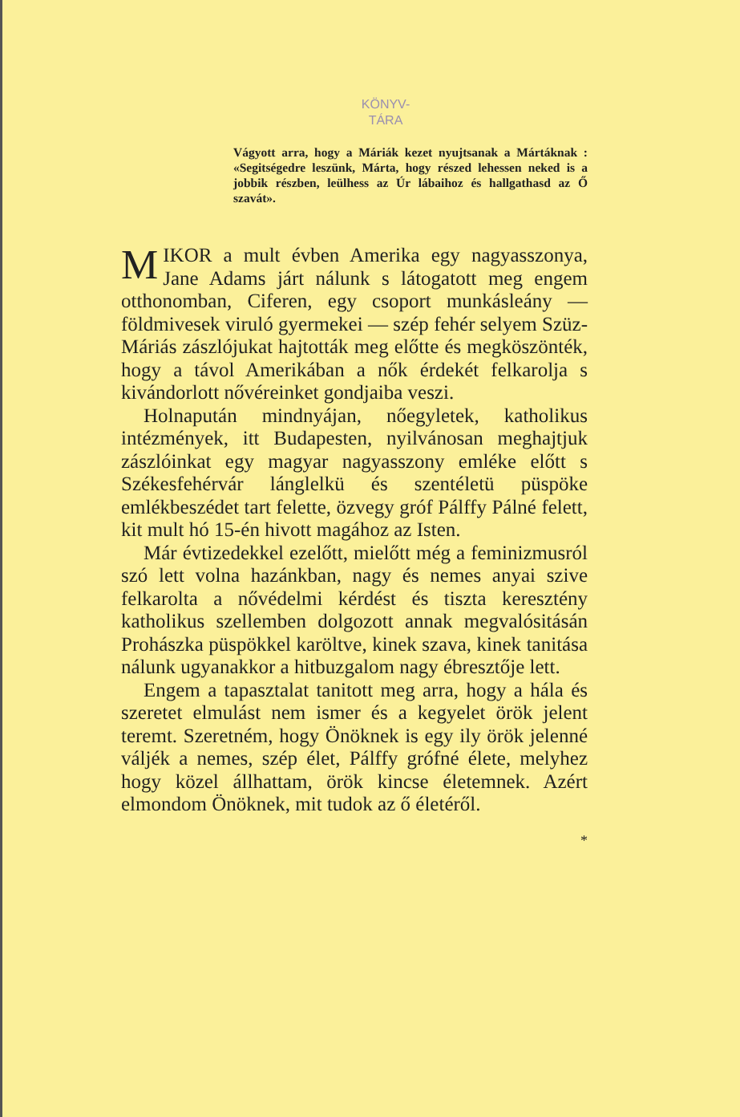KÖNYV-
TÁRA
Vágyott arra, hogy a Máriák kezet nyujtsanak a Mártáknak : «Segitségedre leszünk, Márta, hogy részed lehessen neked is a jobbik részben, leülhess az Úr lábaihoz és hallgathasd az Ő szavát».
MIKOR a mult évben Amerika egy nagyasszonya, Jane Adams járt nálunk s látogatott meg engem otthonomban, Ciferen, egy csoport munkásleány — földmivesek viruló gyermekei — szép fehér selyem Szüz-Máriás zászlójukat hajtották meg előtte és megköszönték, hogy a távol Amerikában a nők érdekét felkarolja s kivándorlott nővéreinket gondjaiba veszi.
Holnapután mindnyájan, nőegyletek, katholikus intézmények, itt Budapesten, nyilvánosan meghajtjuk zászlóinkat egy magyar nagyasszony emléke előtt s Székesfehérvár lánglelkü és szentéletü püspöke emlékbeszédet tart felette, özvegy gróf Pálffy Pálné felett, kit mult hó 15-én hivott magához az Isten.
Már évtizedekkel ezelőtt, mielőtt még a feminizmusról szó lett volna hazánkban, nagy és nemes anyai szive felkarolta a nővédelmi kérdést és tiszta keresztény katholikus szellemben dolgozott annak megvalósitásán Prohászka püspökkel karöltve, kinek szava, kinek tanitása nálunk ugyanakkor a hitbuzgalom nagy ébresztője lett.
Engem a tapasztalat tanitott meg arra, hogy a hála és szeretet elmulást nem ismer és a kegyelet örök jelent teremt. Szeretném, hogy Önöknek is egy ily örök jelenné váljék a nemes, szép élet, Pálffy grófné élete, melyhez hogy közel állhattam, örök kincse életemnek. Azért elmondom Önöknek, mit tudok az ő életéről.
*